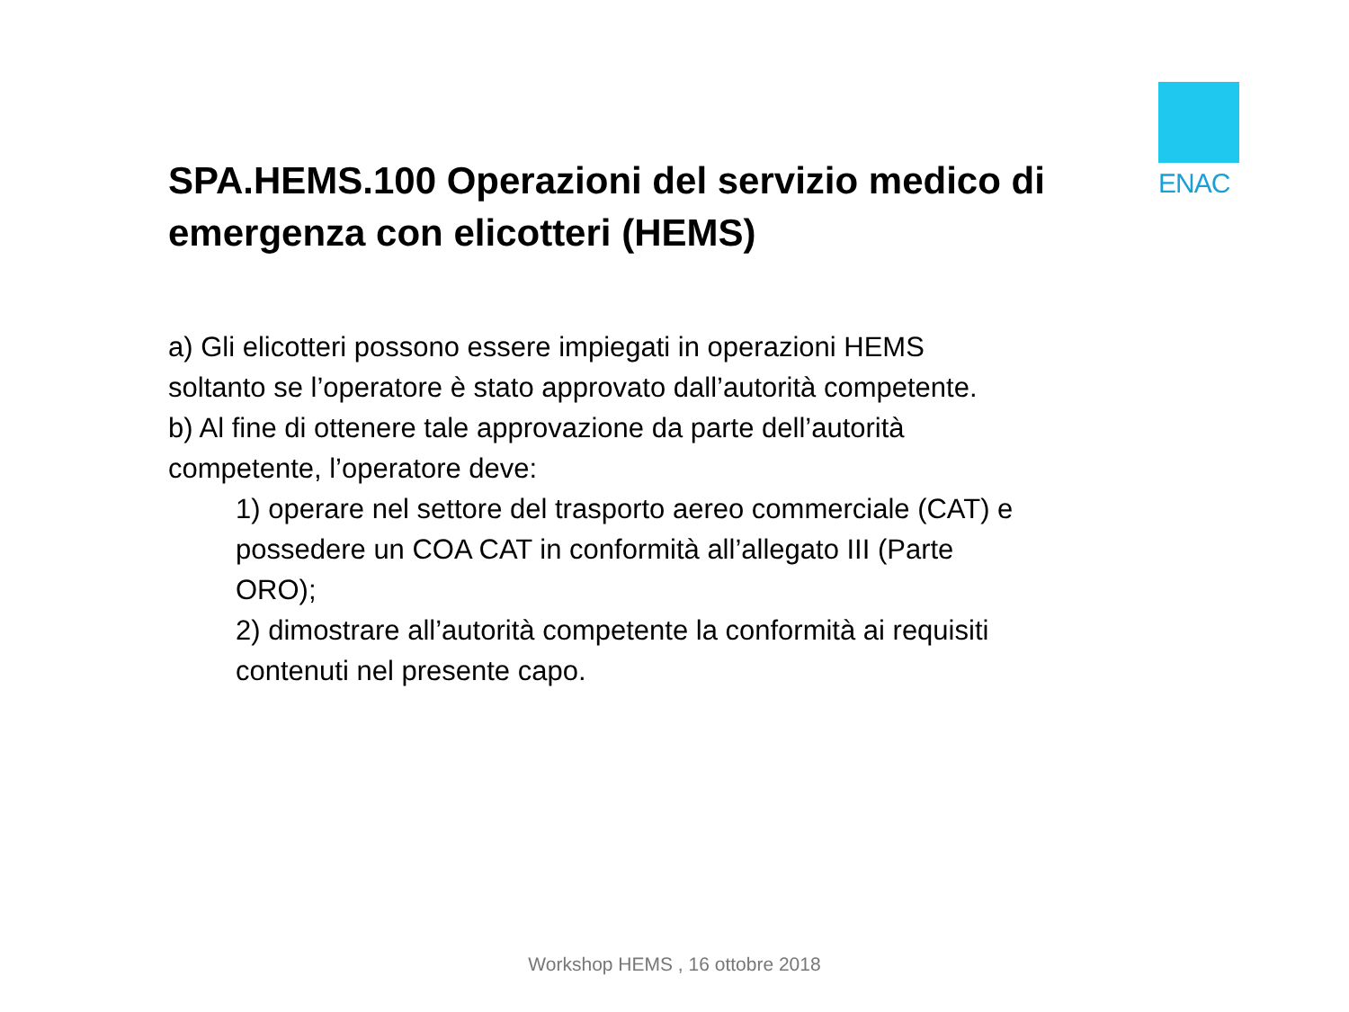ENAC
SPA.HEMS.100 Operazioni del servizio medico di emergenza con elicotteri (HEMS)
a) Gli elicotteri possono essere impiegati in operazioni HEMS soltanto se l’operatore è stato approvato dall’autorità competente.
b) Al fine di ottenere tale approvazione da parte dell’autorità competente, l’operatore deve:
1) operare nel settore del trasporto aereo commerciale (CAT) e possedere un COA CAT in conformità all’allegato III (Parte ORO);
2) dimostrare all’autorità competente la conformità ai requisiti contenuti nel presente capo.
Workshop HEMS , 16 ottobre 2018